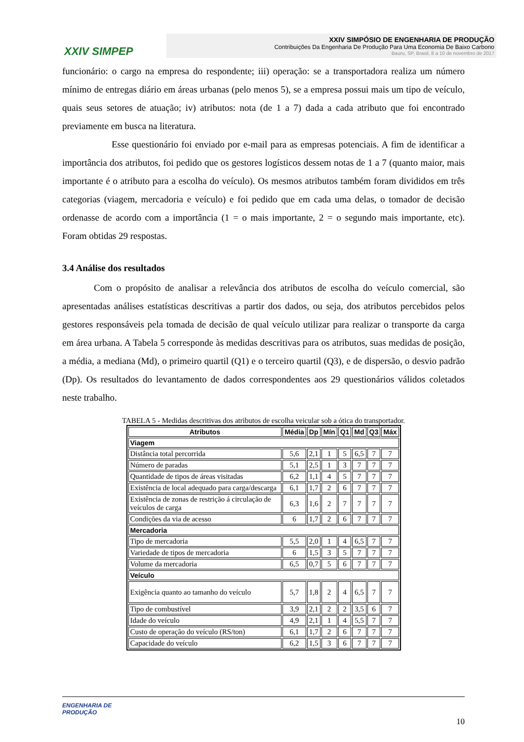XXIV SIMPEP
XXIV SIMPÓSIO DE ENGENHARIA DE PRODUÇÃO
Contribuições Da Engenharia De Produção Para Uma Economia De Baixo Carbono
Bauru, SP, Brasil, 8 a 10 de novembro de 2017
funcionário: o cargo na empresa do respondente; iii) operação: se a transportadora realiza um número mínimo de entregas diário em áreas urbanas (pelo menos 5), se a empresa possui mais um tipo de veículo, quais seus setores de atuação; iv) atributos: nota (de 1 a 7) dada a cada atributo que foi encontrado previamente em busca na literatura.
Esse questionário foi enviado por e-mail para as empresas potenciais. A fim de identificar a importância dos atributos, foi pedido que os gestores logísticos dessem notas de 1 a 7 (quanto maior, mais importante é o atributo para a escolha do veículo). Os mesmos atributos também foram divididos em três categorias (viagem, mercadoria e veículo) e foi pedido que em cada uma delas, o tomador de decisão ordenasse de acordo com a importância (1 = o mais importante, 2 = o segundo mais importante, etc). Foram obtidas 29 respostas.
3.4 Análise dos resultados
Com o propósito de analisar a relevância dos atributos de escolha do veículo comercial, são apresentadas análises estatísticas descritivas a partir dos dados, ou seja, dos atributos percebidos pelos gestores responsáveis pela tomada de decisão de qual veículo utilizar para realizar o transporte da carga em área urbana. A Tabela 5 corresponde às medidas descritivas para os atributos, suas medidas de posição, a média, a mediana (Md), o primeiro quartil (Q1) e o terceiro quartil (Q3), e de dispersão, o desvio padrão (Dp). Os resultados do levantamento de dados correspondentes aos 29 questionários válidos coletados neste trabalho.
TABELA 5 - Medidas descritivas dos atributos de escolha veicular sob a ótica do transportador.
| Atributos | Média | Dp | Mín | Q1 | Md | Q3 | Máx |
| --- | --- | --- | --- | --- | --- | --- | --- |
| Viagem | | | | | | | |
| Distância total percorrida | 5,6 | 2,1 | 1 | 5 | 6,5 | 7 | 7 |
| Número de paradas | 5,1 | 2,5 | 1 | 3 | 7 | 7 | 7 |
| Quantidade de tipos de áreas visitadas | 6,2 | 1,1 | 4 | 5 | 7 | 7 | 7 |
| Existência de local adequado para carga/descarga | 6,1 | 1,7 | 2 | 6 | 7 | 7 | 7 |
| Existência de zonas de restrição á circulação de veículos de carga | 6,3 | 1,6 | 2 | 7 | 7 | 7 | 7 |
| Condições da via de acesso | 6 | 1,7 | 2 | 6 | 7 | 7 | 7 |
| Mercadoria | | | | | | | |
| Tipo de mercadoria | 5,5 | 2,0 | 1 | 4 | 6,5 | 7 | 7 |
| Variedade de tipos de mercadoria | 6 | 1,5 | 3 | 5 | 7 | 7 | 7 |
| Volume da mercadoria | 6,5 | 0,7 | 5 | 6 | 7 | 7 | 7 |
| Veículo | | | | | | | |
| Exigência quanto ao tamanho do veículo | 5,7 | 1,8 | 2 | 4 | 6,5 | 7 | 7 |
| Tipo de combustível | 3,9 | 2,1 | 2 | 2 | 3,5 | 6 | 7 |
| Idade do veículo | 4,9 | 2,1 | 1 | 4 | 5,5 | 7 | 7 |
| Custo de operação do veículo (RS/ton) | 6,1 | 1,7 | 2 | 6 | 7 | 7 | 7 |
| Capacidade do veículo | 6,2 | 1,5 | 3 | 6 | 7 | 7 | 7 |
ENGENHARIA DE
PRODUÇÃO
10